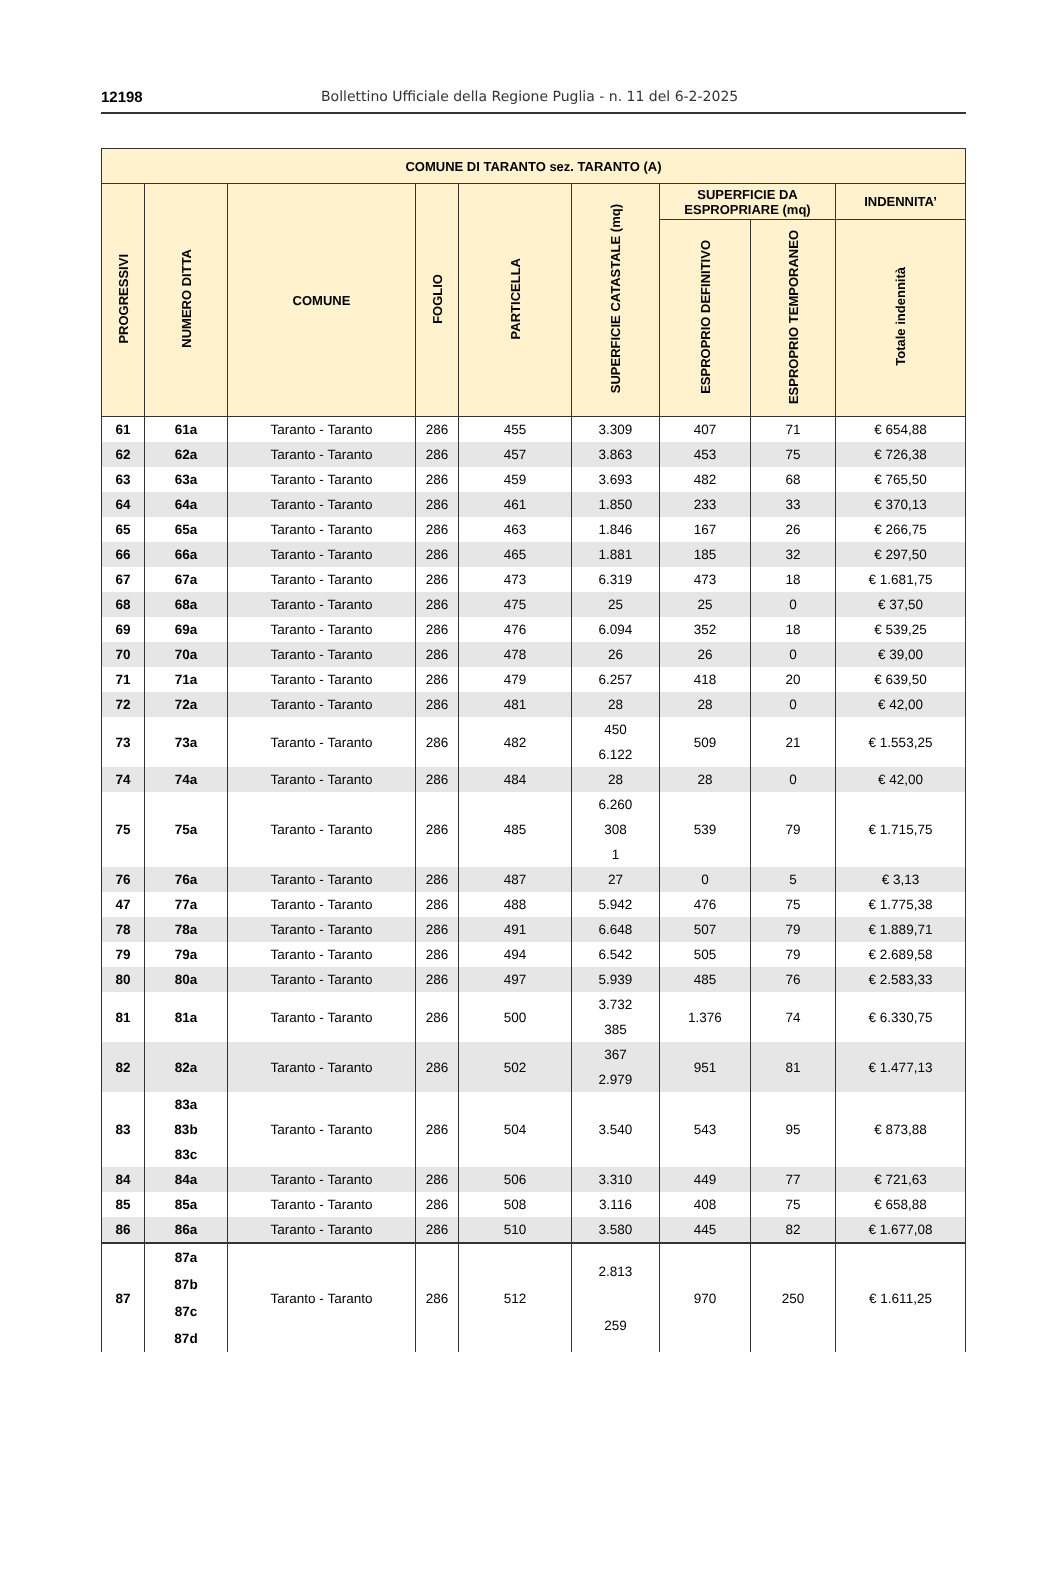12198 Bollettino Ufficiale della Regione Puglia - n. 11 del 6-2-2025
| COMUNE DI TARANTO sez. TARANTO (A) | | | | | | | | |
| --- | --- | --- | --- | --- | --- | --- | --- | --- |
| PROGRESSIVI | NUMERO DITTA | COMUNE | FOGLIO | PARTICELLA | SUPERFICIE CATASTALE (mq) | SUPERFICIE DA ESPROPRIARE (mq) | | INDENNITA’ |
| | | | | | | ESPROPRIO DEFINITIVO | ESPROPRIO TEMPORANEO | Totale indennità |
| 61 | 61a | Taranto - Taranto | 286 | 455 | 3.309 | 407 | 71 | € 654,88 |
| 62 | 62a | Taranto - Taranto | 286 | 457 | 3.863 | 453 | 75 | € 726,38 |
| 63 | 63a | Taranto - Taranto | 286 | 459 | 3.693 | 482 | 68 | € 765,50 |
| 64 | 64a | Taranto - Taranto | 286 | 461 | 1.850 | 233 | 33 | € 370,13 |
| 65 | 65a | Taranto - Taranto | 286 | 463 | 1.846 | 167 | 26 | € 266,75 |
| 66 | 66a | Taranto - Taranto | 286 | 465 | 1.881 | 185 | 32 | € 297,50 |
| 67 | 67a | Taranto - Taranto | 286 | 473 | 6.319 | 473 | 18 | € 1.681,75 |
| 68 | 68a | Taranto - Taranto | 286 | 475 | 25 | 25 | 0 | € 37,50 |
| 69 | 69a | Taranto - Taranto | 286 | 476 | 6.094 | 352 | 18 | € 539,25 |
| 70 | 70a | Taranto - Taranto | 286 | 478 | 26 | 26 | 0 | € 39,00 |
| 71 | 71a | Taranto - Taranto | 286 | 479 | 6.257 | 418 | 20 | € 639,50 |
| 72 | 72a | Taranto - Taranto | 286 | 481 | 28 | 28 | 0 | € 42,00 |
| 73 | 73a | Taranto - Taranto | 286 | 482 | 450 6.122 | 509 | 21 | € 1.553,25 |
| 74 | 74a | Taranto - Taranto | 286 | 484 | 28 | 28 | 0 | € 42,00 |
| 75 | 75a | Taranto - Taranto | 286 | 485 | 6.260 308 1 | 539 | 79 | € 1.715,75 |
| 76 | 76a | Taranto - Taranto | 286 | 487 | 27 | 0 | 5 | € 3,13 |
| 47 | 77a | Taranto - Taranto | 286 | 488 | 5.942 | 476 | 75 | € 1.775,38 |
| 78 | 78a | Taranto - Taranto | 286 | 491 | 6.648 | 507 | 79 | € 1.889,71 |
| 79 | 79a | Taranto - Taranto | 286 | 494 | 6.542 | 505 | 79 | € 2.689,58 |
| 80 | 80a | Taranto - Taranto | 286 | 497 | 5.939 | 485 | 76 | € 2.583,33 |
| 81 | 81a | Taranto - Taranto | 286 | 500 | 3.732 385 | 1.376 | 74 | € 6.330,75 |
| 82 | 82a | Taranto - Taranto | 286 | 502 | 367 2.979 | 951 | 81 | € 1.477,13 |
| 83 | 83a 83b 83c | Taranto - Taranto | 286 | 504 | 3.540 | 543 | 95 | € 873,88 |
| 84 | 84a | Taranto - Taranto | 286 | 506 | 3.310 | 449 | 77 | € 721,63 |
| 85 | 85a | Taranto - Taranto | 286 | 508 | 3.116 | 408 | 75 | € 658,88 |
| 86 | 86a | Taranto - Taranto | 286 | 510 | 3.580 | 445 | 82 | € 1.677,08 |
| 87 | 87a 87b 87c 87d | Taranto - Taranto | 286 | 512 | 2.813 259 | 970 | 250 | € 1.611,25 |